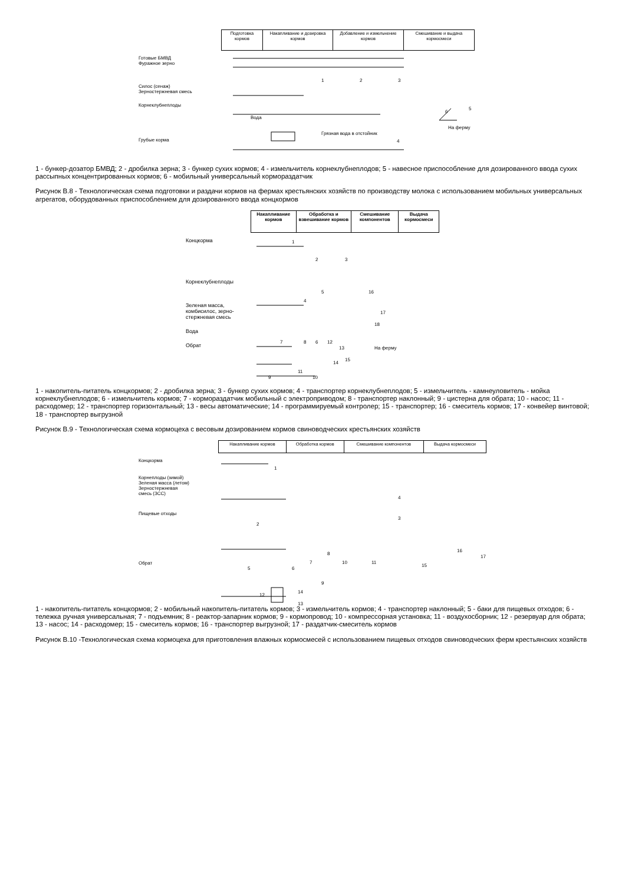| Подготовка кормов | Накапливание и дозировка кормов | Добавление и измельчение кормов | Смешивание и выдача кормосмеси |
Готовые БМВД
Фуражное зерно
Силос (сенаж)
Зерностержневая смесь
Корнеклубнеплоды
Грубые корма
1
2
3
Вода
Грязная вода в отстойник
4
5
6
На ферму
1 - бункер-дозатор БМВД; 2 - дробилка зерна; 3 - бункер сухих кормов; 4 - измельчитель корнеклубнеплодов; 5 - навесное приспособление для дозированного ввода сухих рассыпных концентрированных кормов; 6 - мобильный универсальный кормораздатчик
Рисунок В.8 - Технологическая схема подготовки и раздачи кормов на фермах крестьянских хозяйств по производству молока с использованием мобильных универсальных агрегатов, оборудованных приспособлением для дозированного ввода концкормов
| Накапливание кормов | Обработка и взвешивание кормов | Смешивание компонентов | Выдача кормосмеси |
Концкорма
Корнеклубнеплоды
Зеленая масса,
комбисилос, зерно-
стержневая смесь
Вода
Обрат
1
2
3
4
5
16
17
18
На ферму
7
8
6
12
13
15
14
11
9
10
1 - накопитель-питатель концкормов; 2 - дробилка зерна; 3 - бункер сухих кормов; 4 - транспортер корнеклубнеплодов; 5 - измельчитель - камнеуловитель - мойка корнеклубнеплодов; 6 - измельчитель кормов; 7 - кормораздатчик мобильный с электроприводом; 8 - транспортер наклонный; 9 - цистерна для обрата; 10 - насос; 11 - расходомер; 12 - транспортер горизонтальный; 13 - весы автоматические; 14 - программируемый контролер; 15 - транспортер; 16 - смеситель кормов; 17 - конвейер винтовой; 18 - транспортер выгрузной
Рисунок В.9 - Технологическая схема кормоцеха с весовым дозированием кормов свиноводческих крестьянских хозяйств
| Накапливание кормов | Обработка кормов | Смешивание компонентов | Выдача кормосмеси |
Концкорма
Корнеплоды (зимой)
Зеленая масса (летом)
Зерностержневая
смесь (ЗСС)
Пищевые отходы
Обрат
1
2
3
4
5
6
7
8
9
10
11
12
13
14
15
16
17
1 - накопитель-питатель концкормов; 2 - мобильный накопитель-питатель кормов; 3 - измельчитель кормов; 4 - транспортер наклонный; 5 - баки для пищевых отходов; 6 - тележка ручная универсальная; 7 - подъемник; 8 - реактор-запарник кормов; 9 - кормопровод; 10 - компрессорная установка; 11 - воздухосборник; 12 - резервуар для обрата; 13 - насос; 14 - расходомер; 15 - смеситель кормов; 16 - транспортер выгрузной; 17 - раздатчик-смеситель кормов
Рисунок В.10 -Технологическая схема кормоцеха для приготовления влажных кормосмесей с использованием пищевых отходов свиноводческих ферм крестьянских хозяйств